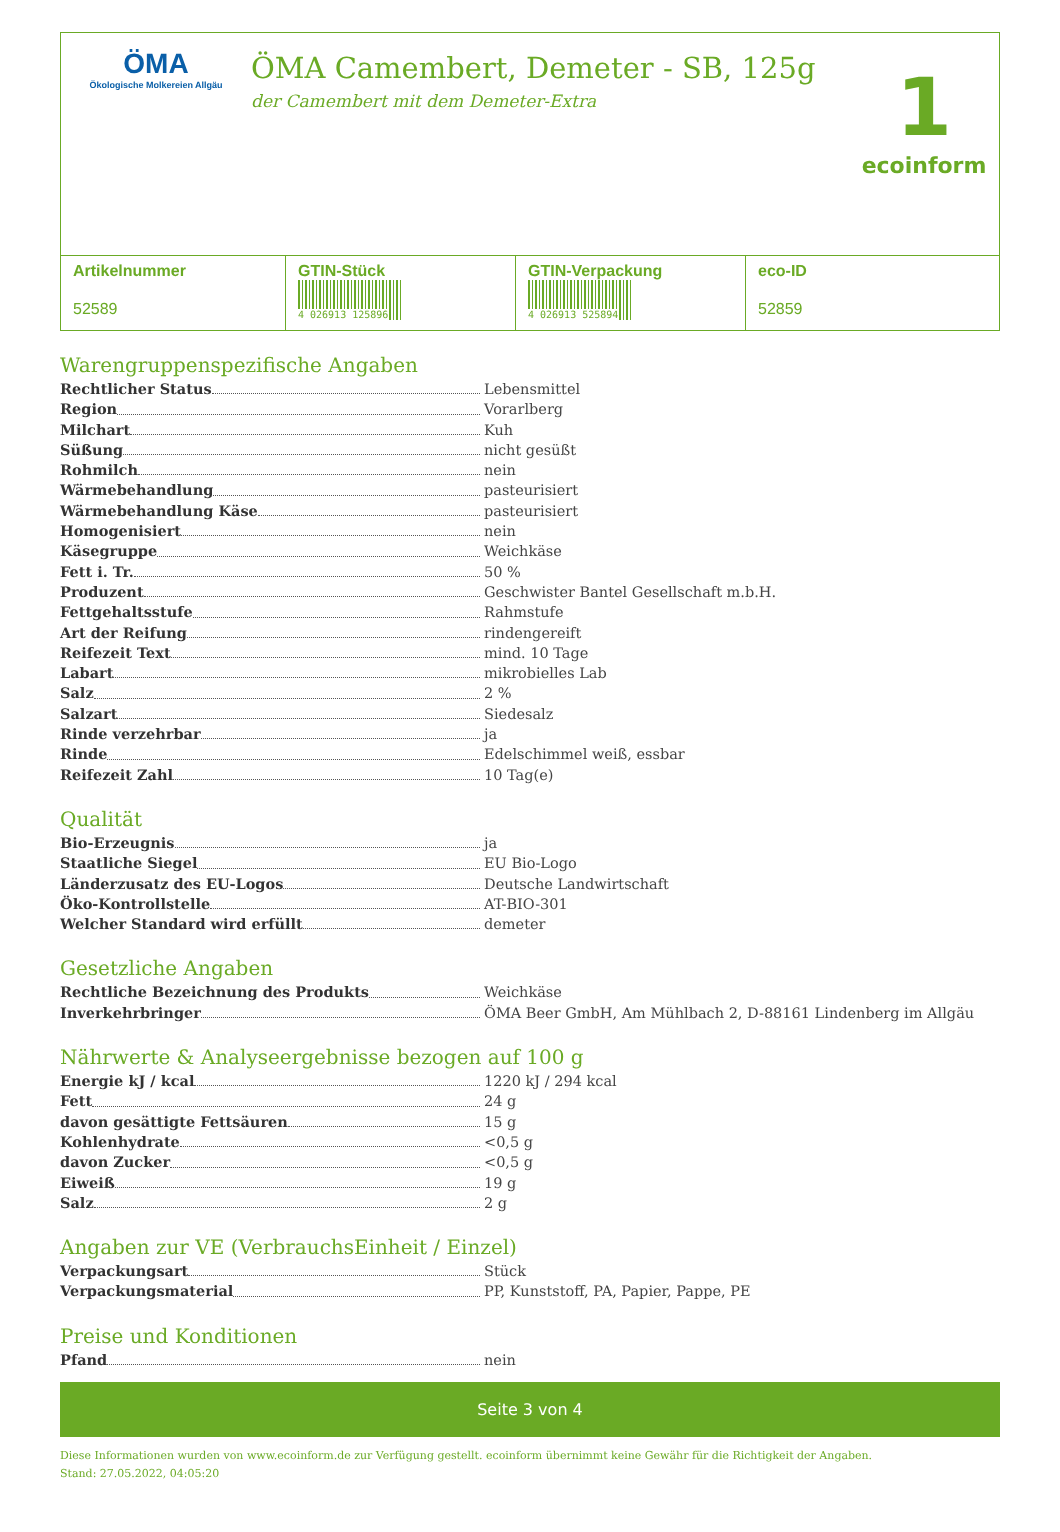ÖMA
Ökologische Molkereien Allgäu
ÖMA Camembert, Demeter - SB, 125g
der Camembert mit dem Demeter-Extra
1
ecoinform
| Artikelnummer 52589 | GTIN-Stück 4 026913 125896 | GTIN-Verpackung 4 026913 525894 | eco-ID 52859 |
Warengruppenspezifische Angaben
Rechtlicher Status Lebensmittel
Region Vorarlberg
Milchart Kuh
Süßung nicht gesüßt
Rohmilch nein
Wärmebehandlung pasteurisiert
Wärmebehandlung Käse pasteurisiert
Homogenisiert nein
Käsegruppe Weichkäse
Fett i. Tr. 50 %
Produzent Geschwister Bantel Gesellschaft m.b.H.
Fettgehaltsstufe Rahmstufe
Art der Reifung rindengereift
Reifezeit Text mind. 10 Tage
Labart mikrobielles Lab
Salz 2 %
Salzart Siedesalz
Rinde verzehrbar ja
Rinde Edelschimmel weiß, essbar
Reifezeit Zahl 10 Tag(e)
Qualität
Bio-Erzeugnis ja
Staatliche Siegel EU Bio-Logo
Länderzusatz des EU-Logos Deutsche Landwirtschaft
Öko-Kontrollstelle AT-BIO-301
Welcher Standard wird erfüllt demeter
Gesetzliche Angaben
Rechtliche Bezeichnung des Produkts Weichkäse
Inverkehrbringer ÖMA Beer GmbH, Am Mühlbach 2, D-88161 Lindenberg im Allgäu
Nährwerte & Analyseergebnisse bezogen auf 100 g
Energie kJ / kcal 1220 kJ / 294 kcal
Fett 24 g
davon gesättigte Fettsäuren 15 g
Kohlenhydrate <0,5 g
davon Zucker <0,5 g
Eiweiß 19 g
Salz 2 g
Angaben zur VE (VerbrauchsEinheit / Einzel)
Verpackungsart Stück
Verpackungsmaterial PP, Kunststoff, PA, Papier, Pappe, PE
Preise und Konditionen
Pfand nein
Seite 3 von 4
Diese Informationen wurden von www.ecoinform.de zur Verfügung gestellt. ecoinform übernimmt keine Gewähr für die Richtigkeit der Angaben.
Stand: 27.05.2022, 04:05:20